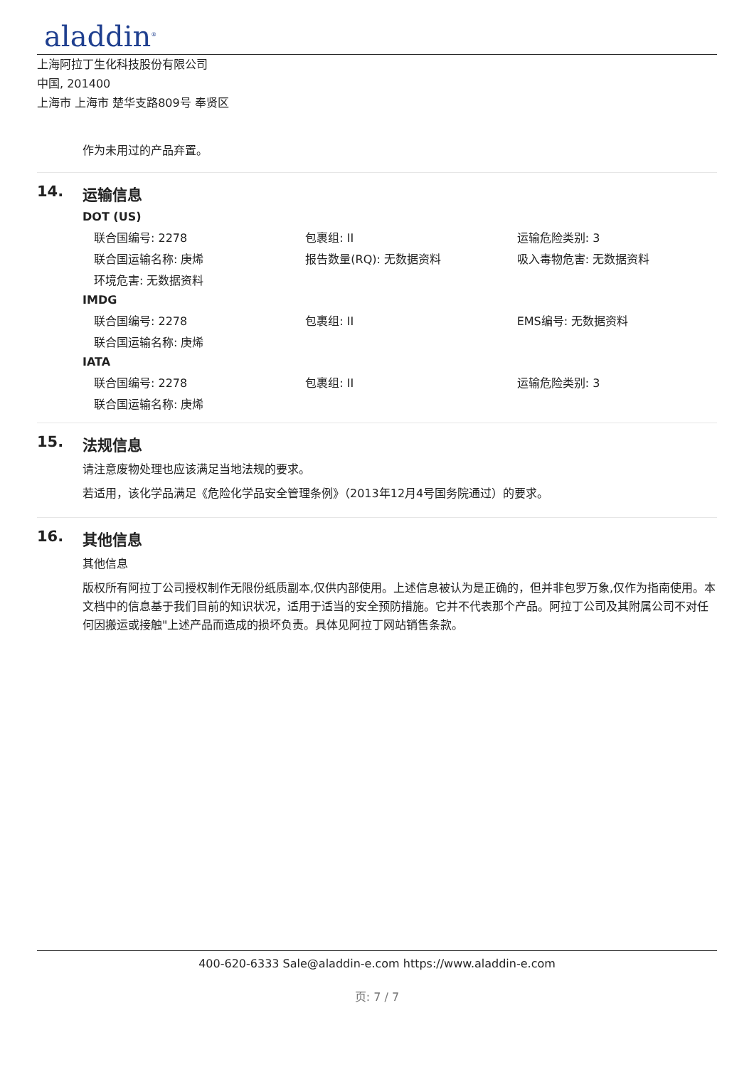aladdin<sup>®</sup>
上海阿拉丁生化科技股份有限公司
中国, 201400
上海市 上海市 楚华支路809号 奉贤区
作为未用过的产品弃置。
14. 运输信息
DOT (US)
| 联合国编号: 2278 | 包裹组: II | 运输危险类别: 3 |
| 联合国运输名称: 庚烯 | 报告数量(RQ): 无数据资料 | 吸入毒物危害: 无数据资料 |
| 环境危害: 无数据资料 | | |
IMDG
| 联合国编号: 2278 | 包裹组: II | EMS编号: 无数据资料 |
| 联合国运输名称: 庚烯 | | |
IATA
| 联合国编号: 2278 | 包裹组: II | 运输危险类别: 3 |
| 联合国运输名称: 庚烯 | | |
15. 法规信息
请注意废物处理也应该满足当地法规的要求。
若适用，该化学品满足《危险化学品安全管理条例》（2013年12月4号国务院通过）的要求。
16. 其他信息
其他信息
版权所有阿拉丁公司授权制作无限份纸质副本,仅供内部使用。上述信息被认为是正确的，但并非包罗万象,仅作为指南使用。本文档中的信息基于我们目前的知识状况，适用于适当的安全预防措施。它并不代表那个产品。阿拉丁公司及其附属公司不对任何因搬运或接触"上述产品而造成的损坏负责。具体见阿拉丁网站销售条款。
400-620-6333 Sale@aladdin-e.com https://www.aladdin-e.com
页: 7 / 7